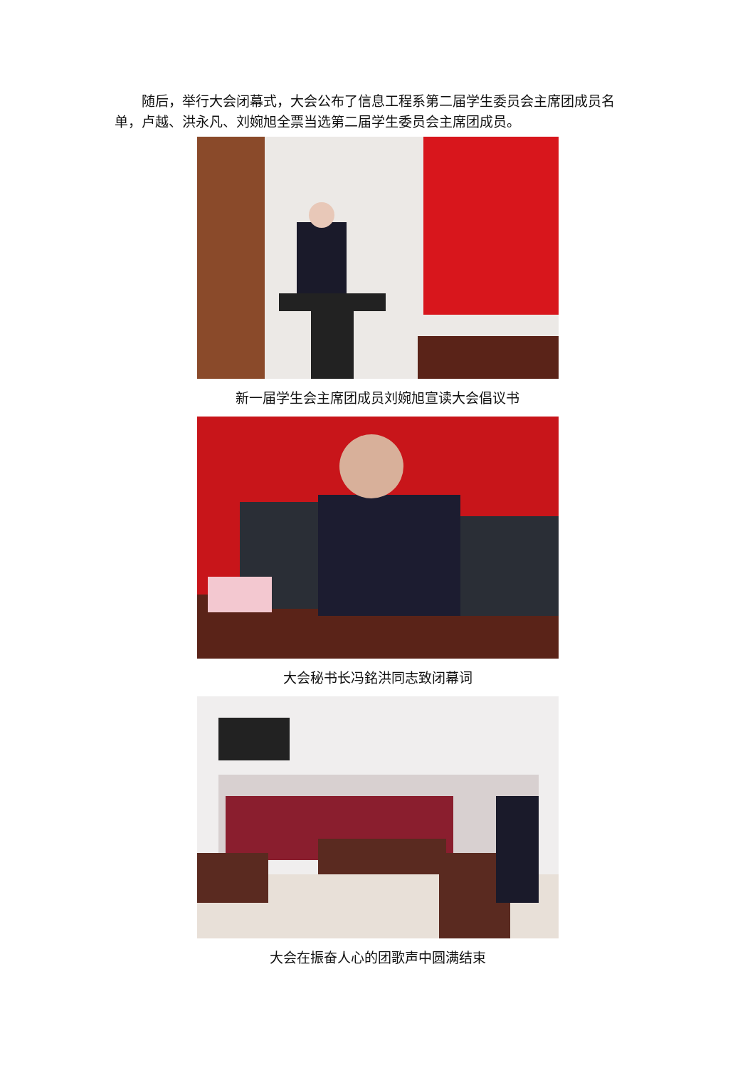随后，举行大会闭幕式，大会公布了信息工程系第二届学生委员会主席团成员名单，卢越、洪永凡、刘婉旭全票当选第二届学生委员会主席团成员。
新一届学生会主席团成员刘婉旭宣读大会倡议书
大会秘书长冯銘洪同志致闭幕词
大会在振奋人心的团歌声中圆满结束